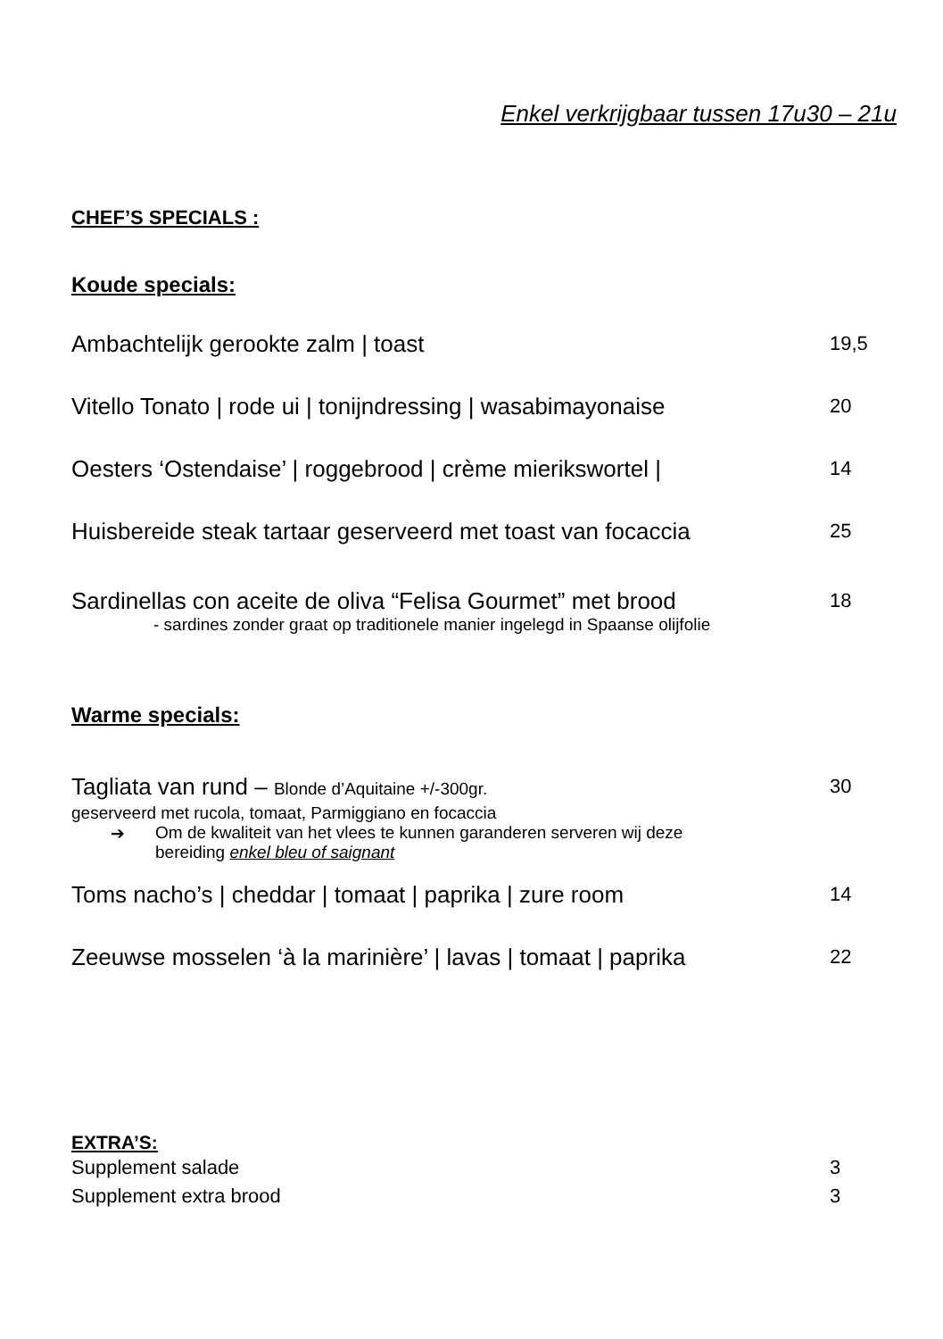Enkel verkrijgbaar tussen 17u30 – 21u
CHEF’S SPECIALS :
Koude specials:
Ambachtelijk gerookte zalm | toast 19,5
Vitello Tonato | rode ui | tonijndressing | wasabimayonaise 20
Oesters ‘Ostendaise’ | roggebrood | crème mierikswortel | 14
Huisbereide steak tartaar geserveerd met toast van focaccia 25
Sardinellas con aceite de oliva “Felisa Gourmet” met brood 18
- sardines zonder graat op traditionele manier ingelegd in Spaanse olijfolie
Warme specials:
Tagliata van rund – Blonde d’Aquitaine +/-300gr. 30
geserveerd met rucola, tomaat, Parmiggiano en focaccia
➔ Om de kwaliteit van het vlees te kunnen garanderen serveren wij deze
bereiding enkel bleu of saignant
Toms nacho’s | cheddar | tomaat | paprika | zure room 14
Zeeuwse mosselen ‘à la marinière’ | lavas | tomaat | paprika 22
EXTRA’S:
Supplement salade 3
Supplement extra brood 3